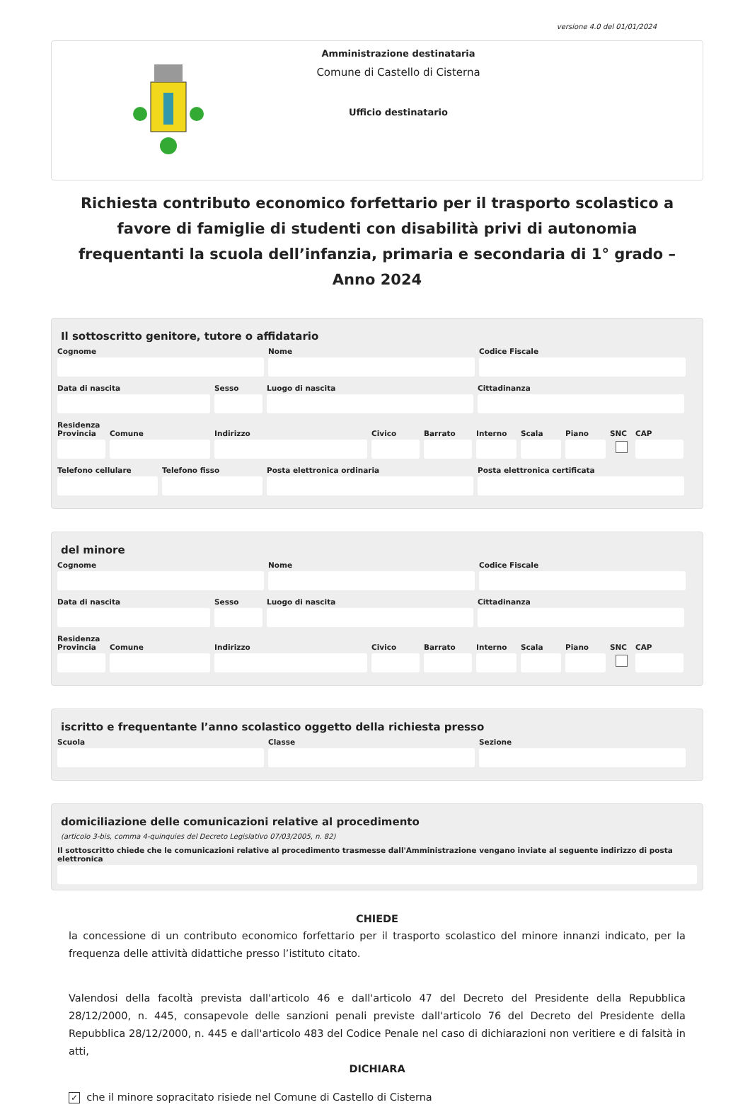versione 4.0 del 01/01/2024
Amministrazione destinataria
Comune di Castello di Cisterna
Ufficio destinatario
Richiesta contributo economico forfettario per il trasporto scolastico a favore di famiglie di studenti con disabilità privi di autonomia frequentanti la scuola dell’infanzia, primaria e secondaria di 1° grado – Anno 2024
Il sottoscritto genitore, tutore o affidatario
Cognome Nome Codice Fiscale
Data di nascita Sesso Luogo di nascita Cittadinanza
Residenza
Provincia
Comune Indirizzo Civico Barrato Interno
Scala Piano SNC CAP
Telefono cellulare
Telefono fisso Posta elettronica ordinaria Posta elettronica certificata
del minore
Cognome Nome Codice Fiscale
Data di nascita Sesso Luogo di nascita Cittadinanza
Residenza
Provincia
Comune Indirizzo Civico Barrato Interno
Scala Piano SNC CAP
iscritto e frequentante l’anno scolastico oggetto della richiesta presso
Scuola Classe Sezione
domiciliazione delle comunicazioni relative al procedimento
(articolo 3-bis, comma 4-quinquies del Decreto Legislativo 07/03/2005, n. 82)
Il sottoscritto chiede che le comunicazioni relative al procedimento trasmesse dall'Amministrazione vengano inviate al seguente indirizzo di posta elettronica
CHIEDE
la concessione di un contributo economico forfettario per il trasporto scolastico del minore innanzi indicato, per la frequenza delle attività didattiche presso l’istituto citato.
Valendosi della facoltà prevista dall'articolo 46 e dall'articolo 47 del Decreto del Presidente della Repubblica 28/12/2000, n. 445, consapevole delle sanzioni penali previste dall'articolo 76 del Decreto del Presidente della Repubblica 28/12/2000, n. 445 e dall'articolo 483 del Codice Penale nel caso di dichiarazioni non veritiere e di falsità in atti,
DICHIARA
✓ che il minore sopracitato risiede nel Comune di Castello di Cisterna